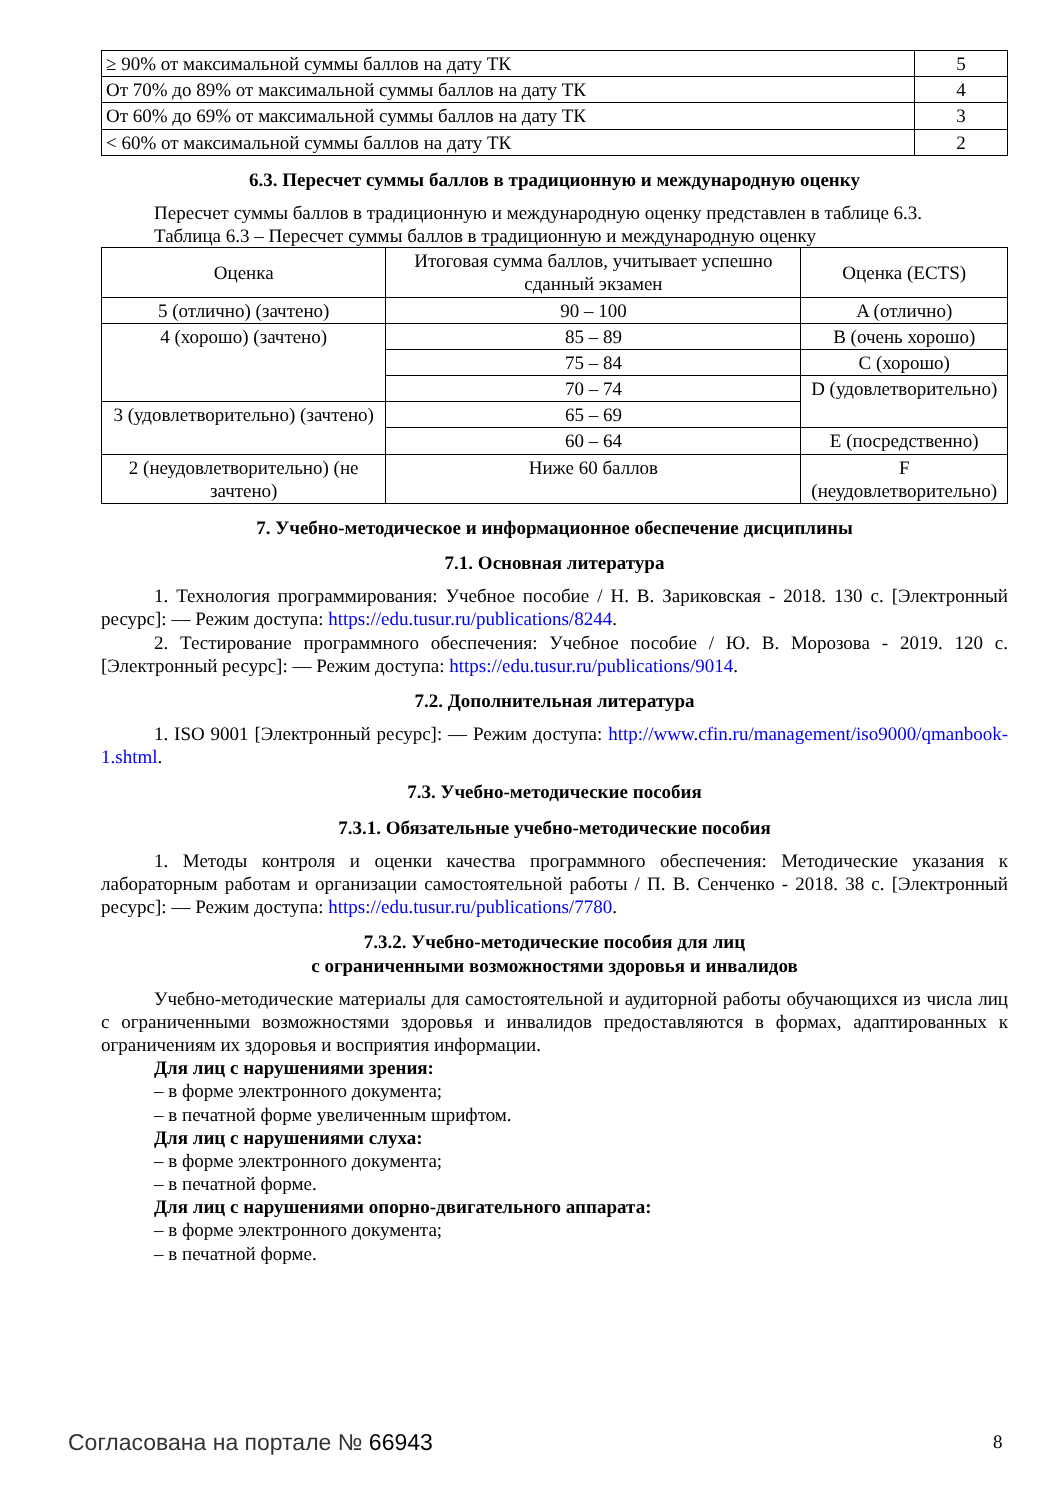| ≥ 90% от максимальной суммы баллов на дату ТК | 5 |
| От 70% до 89% от максимальной суммы баллов на дату ТК | 4 |
| От 60% до 69% от максимальной суммы баллов на дату ТК | 3 |
| < 60% от максимальной суммы баллов на дату ТК | 2 |
6.3. Пересчет суммы баллов в традиционную и международную оценку
Пересчет суммы баллов в традиционную и международную оценку представлен в таблице 6.3.
Таблица 6.3 – Пересчет суммы баллов в традиционную и международную оценку
| Оценка | Итоговая сумма баллов, учитывает успешно сданный экзамен | Оценка (ECTS) |
| --- | --- | --- |
| 5 (отлично) (зачтено) | 90 – 100 | A (отлично) |
| 4 (хорошо) (зачтено) | 85 – 89 | B (очень хорошо) |
| | 75 – 84 | C (хорошо) |
| | 70 – 74 | D (удовлетворительно) |
| 3 (удовлетворительно) (зачтено) | 65 – 69 | |
| | 60 – 64 | E (посредственно) |
| 2 (неудовлетворительно) (не зачтено) | Ниже 60 баллов | F (неудовлетворительно) |
7. Учебно-методическое и информационное обеспечение дисциплины
7.1. Основная литература
1. Технология программирования: Учебное пособие / Н. В. Зариковская - 2018. 130 с. [Электронный ресурс]: — Режим доступа: https://edu.tusur.ru/publications/8244.
2. Тестирование программного обеспечения: Учебное пособие / Ю. В. Морозова - 2019. 120 с. [Электронный ресурс]: — Режим доступа: https://edu.tusur.ru/publications/9014.
7.2. Дополнительная литература
1. ISO 9001 [Электронный ресурс]: — Режим доступа: http://www.cfin.ru/management/iso9000/qmanbook-1.shtml.
7.3. Учебно-методические пособия
7.3.1. Обязательные учебно-методические пособия
1. Методы контроля и оценки качества программного обеспечения: Методические указания к лабораторным работам и организации самостоятельной работы / П. В. Сенченко - 2018. 38 с. [Электронный ресурс]: — Режим доступа: https://edu.tusur.ru/publications/7780.
7.3.2. Учебно-методические пособия для лиц
с ограниченными возможностями здоровья и инвалидов
Учебно-методические материалы для самостоятельной и аудиторной работы обучающихся из числа лиц с ограниченными возможностями здоровья и инвалидов предоставляются в формах, адаптированных к ограничениям их здоровья и восприятия информации.
Для лиц с нарушениями зрения:
– в форме электронного документа;
– в печатной форме увеличенным шрифтом.
Для лиц с нарушениями слуха:
– в форме электронного документа;
– в печатной форме.
Для лиц с нарушениями опорно-двигательного аппарата:
– в форме электронного документа;
– в печатной форме.
Согласована на портале № 66943 8